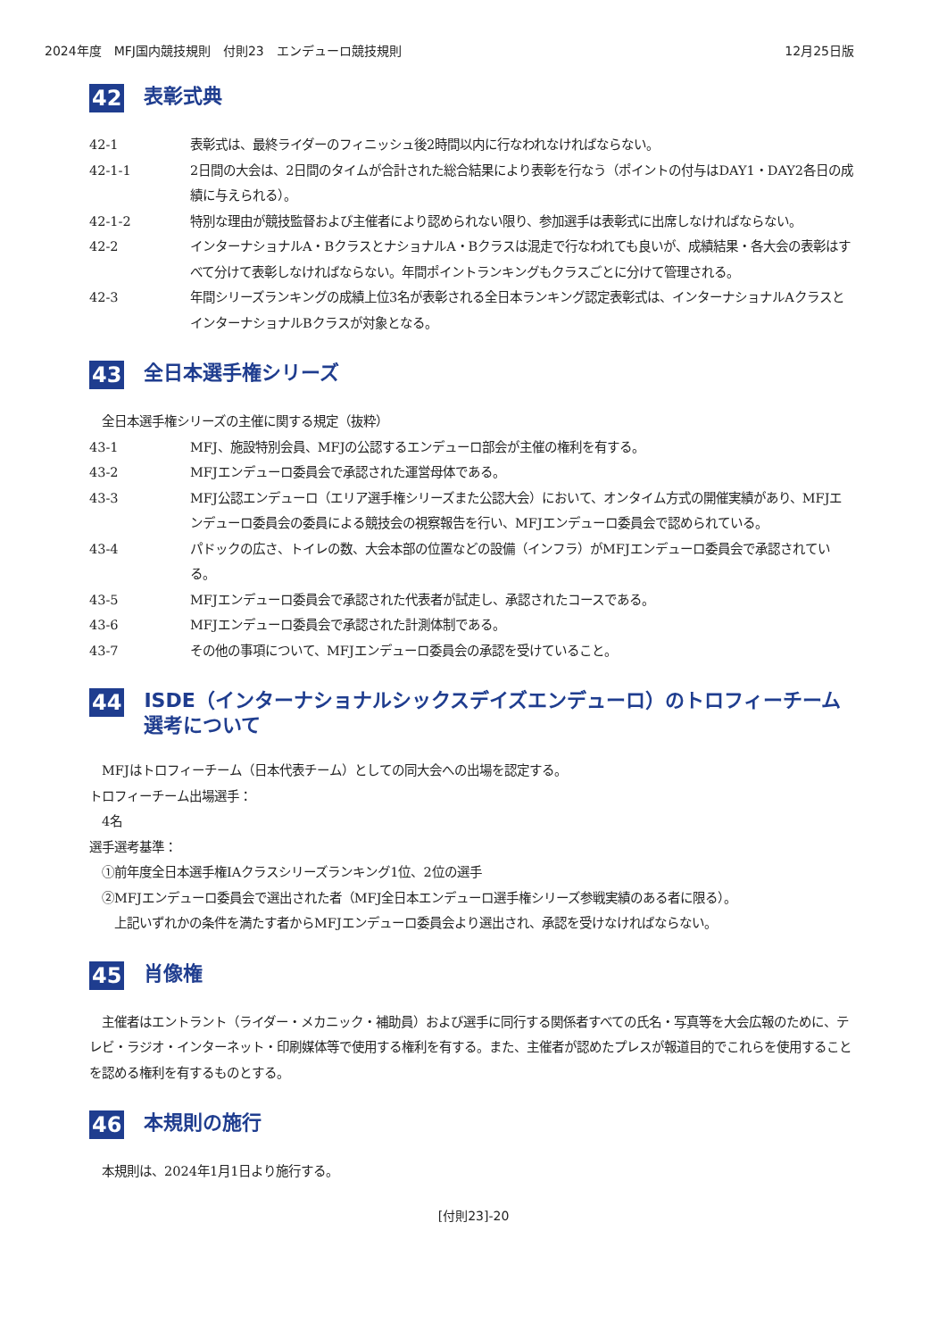2024年度　MFJ国内競技規則　付則23　エンデューロ競技規則 12月25日版
42 表彰式典
42-1 表彰式は、最終ライダーのフィニッシュ後2時間以内に行なわれなければならない。
42-1-1 2日間の大会は、2日間のタイムが合計された総合結果により表彰を行なう（ポイントの付与はDAY1・DAY2各日の成績に与えられる）。
42-1-2 特別な理由が競技監督および主催者により認められない限り、参加選手は表彰式に出席しなければならない。
42-2 インターナショナルA・BクラスとナショナルA・Bクラスは混走で行なわれても良いが、成績結果・各大会の表彰はすべて分けて表彰しなければならない。年間ポイントランキングもクラスごとに分けて管理される。
42-3 年間シリーズランキングの成績上位3名が表彰される全日本ランキング認定表彰式は、インターナショナルAクラスとインターナショナルBクラスが対象となる。
43 全日本選手権シリーズ
　全日本選手権シリーズの主催に関する規定（抜粋）
43-1 MFJ、施設特別会員、MFJの公認するエンデューロ部会が主催の権利を有する。
43-2 MFJエンデューロ委員会で承認された運営母体である。
43-3 MFJ公認エンデューロ（エリア選手権シリーズまた公認大会）において、オンタイム方式の開催実績があり、MFJエンデューロ委員会の委員による競技会の視察報告を行い、MFJエンデューロ委員会で認められている。
43-4 パドックの広さ、トイレの数、大会本部の位置などの設備（インフラ）がMFJエンデューロ委員会で承認されている。
43-5 MFJエンデューロ委員会で承認された代表者が試走し、承認されたコースである。
43-6 MFJエンデューロ委員会で承認された計測体制である。
43-7 その他の事項について、MFJエンデューロ委員会の承認を受けていること。
44 ISDE（インターナショナルシックスデイズエンデューロ）のトロフィーチーム選考について
　MFJはトロフィーチーム（日本代表チーム）としての同大会への出場を認定する。
トロフィーチーム出場選手：
　4名
選手選考基準：
　①前年度全日本選手権IAクラスシリーズランキング1位、2位の選手
　②MFJエンデューロ委員会で選出された者（MFJ全日本エンデューロ選手権シリーズ参戦実績のある者に限る）。
　　上記いずれかの条件を満たす者からMFJエンデューロ委員会より選出され、承認を受けなければならない。
45 肖像権
　主催者はエントラント（ライダー・メカニック・補助員）および選手に同行する関係者すべての氏名・写真等を大会広報のために、テレビ・ラジオ・インターネット・印刷媒体等で使用する権利を有する。また、主催者が認めたプレスが報道目的でこれらを使用することを認める権利を有するものとする。
46 本規則の施行
　本規則は、2024年1月1日より施行する。
[付則23]-20